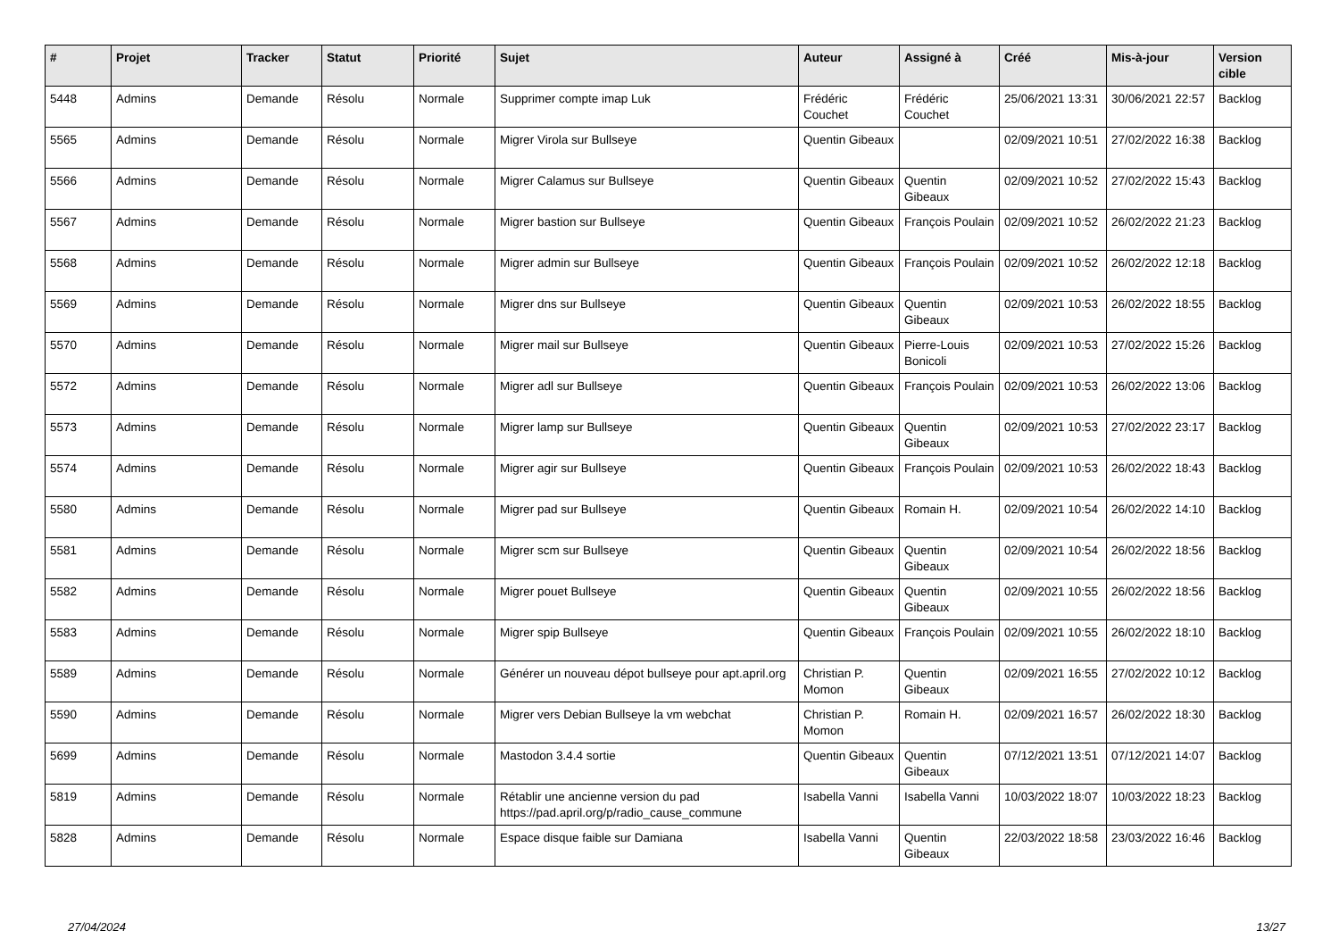| # | Projet | Tracker | Statut | Priorité | Sujet | Auteur | Assigné à | Créé | Mis-à-jour | Version cible |
| --- | --- | --- | --- | --- | --- | --- | --- | --- | --- | --- |
| 5448 | Admins | Demande | Résolu | Normale | Supprimer compte imap Luk | Frédéric Couchet | Frédéric Couchet | 25/06/2021 13:31 | 30/06/2021 22:57 | Backlog |
| 5565 | Admins | Demande | Résolu | Normale | Migrer Virola sur Bullseye | Quentin Gibeaux | | 02/09/2021 10:51 | 27/02/2022 16:38 | Backlog |
| 5566 | Admins | Demande | Résolu | Normale | Migrer Calamus sur Bullseye | Quentin Gibeaux | Quentin Gibeaux | 02/09/2021 10:52 | 27/02/2022 15:43 | Backlog |
| 5567 | Admins | Demande | Résolu | Normale | Migrer bastion sur Bullseye | Quentin Gibeaux | François Poulain | 02/09/2021 10:52 | 26/02/2022 21:23 | Backlog |
| 5568 | Admins | Demande | Résolu | Normale | Migrer admin sur Bullseye | Quentin Gibeaux | François Poulain | 02/09/2021 10:52 | 26/02/2022 12:18 | Backlog |
| 5569 | Admins | Demande | Résolu | Normale | Migrer dns sur Bullseye | Quentin Gibeaux | Quentin Gibeaux | 02/09/2021 10:53 | 26/02/2022 18:55 | Backlog |
| 5570 | Admins | Demande | Résolu | Normale | Migrer mail sur Bullseye | Quentin Gibeaux | Pierre-Louis Bonicoli | 02/09/2021 10:53 | 27/02/2022 15:26 | Backlog |
| 5572 | Admins | Demande | Résolu | Normale | Migrer adl sur Bullseye | Quentin Gibeaux | François Poulain | 02/09/2021 10:53 | 26/02/2022 13:06 | Backlog |
| 5573 | Admins | Demande | Résolu | Normale | Migrer lamp sur Bullseye | Quentin Gibeaux | Quentin Gibeaux | 02/09/2021 10:53 | 27/02/2022 23:17 | Backlog |
| 5574 | Admins | Demande | Résolu | Normale | Migrer agir sur Bullseye | Quentin Gibeaux | François Poulain | 02/09/2021 10:53 | 26/02/2022 18:43 | Backlog |
| 5580 | Admins | Demande | Résolu | Normale | Migrer pad sur Bullseye | Quentin Gibeaux | Romain H. | 02/09/2021 10:54 | 26/02/2022 14:10 | Backlog |
| 5581 | Admins | Demande | Résolu | Normale | Migrer scm sur Bullseye | Quentin Gibeaux | Quentin Gibeaux | 02/09/2021 10:54 | 26/02/2022 18:56 | Backlog |
| 5582 | Admins | Demande | Résolu | Normale | Migrer pouet Bullseye | Quentin Gibeaux | Quentin Gibeaux | 02/09/2021 10:55 | 26/02/2022 18:56 | Backlog |
| 5583 | Admins | Demande | Résolu | Normale | Migrer spip Bullseye | Quentin Gibeaux | François Poulain | 02/09/2021 10:55 | 26/02/2022 18:10 | Backlog |
| 5589 | Admins | Demande | Résolu | Normale | Générer un nouveau dépot bullseye pour apt.april.org | Christian P. Momon | Quentin Gibeaux | 02/09/2021 16:55 | 27/02/2022 10:12 | Backlog |
| 5590 | Admins | Demande | Résolu | Normale | Migrer vers Debian Bullseye la vm webchat | Christian P. Momon | Romain H. | 02/09/2021 16:57 | 26/02/2022 18:30 | Backlog |
| 5699 | Admins | Demande | Résolu | Normale | Mastodon 3.4.4 sortie | Quentin Gibeaux | Quentin Gibeaux | 07/12/2021 13:51 | 07/12/2021 14:07 | Backlog |
| 5819 | Admins | Demande | Résolu | Normale | Rétablir une ancienne version du pad https://pad.april.org/p/radio_cause_commune | Isabella Vanni | Isabella Vanni | 10/03/2022 18:07 | 10/03/2022 18:23 | Backlog |
| 5828 | Admins | Demande | Résolu | Normale | Espace disque faible sur Damiana | Isabella Vanni | Quentin Gibeaux | 22/03/2022 18:58 | 23/03/2022 16:46 | Backlog |
27/04/2024 13/27